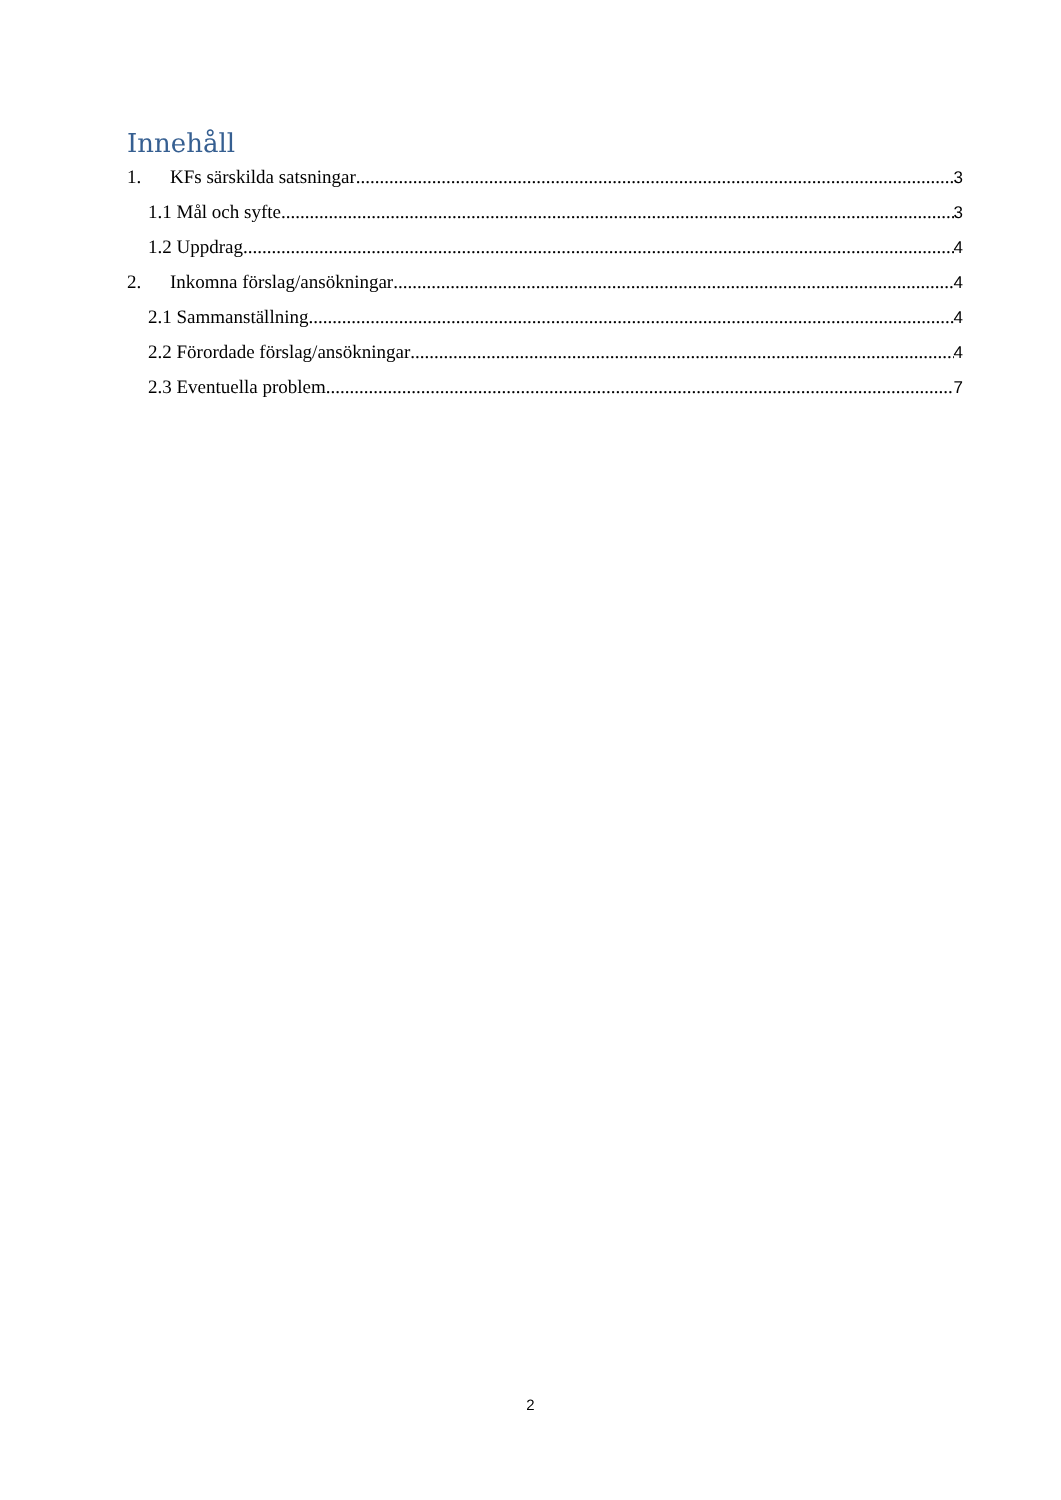Innehåll
1. KFs särskilda satsningar 3
1.1 Mål och syfte 3
1.2 Uppdrag 4
2. Inkomna förslag/ansökningar 4
2.1 Sammanställning 4
2.2 Förordade förslag/ansökningar 4
2.3 Eventuella problem 7
2